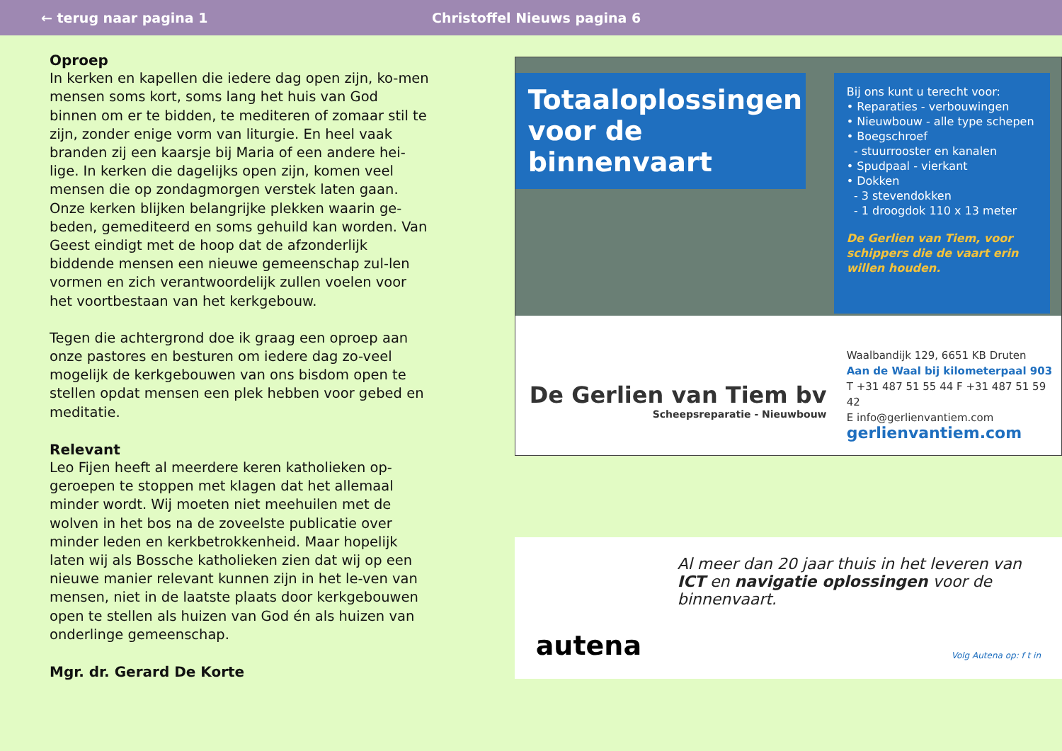← terug naar pagina 1 Christoffel Nieuws pagina 6
Oproep
In kerken en kapellen die iedere dag open zijn, ko-men mensen soms kort, soms lang het huis van God binnen om er te bidden, te mediteren of zomaar stil te zijn, zonder enige vorm van liturgie. En heel vaak branden zij een kaarsje bij Maria of een andere hei-lige. In kerken die dagelijks open zijn, komen veel mensen die op zondagmorgen verstek laten gaan. Onze kerken blijken belangrijke plekken waarin ge-beden, gemediteerd en soms gehuild kan worden. Van Geest eindigt met de hoop dat de afzonderlijk biddende mensen een nieuwe gemeenschap zul-len vormen en zich verantwoordelijk zullen voelen voor het voortbestaan van het kerkgebouw.
Tegen die achtergrond doe ik graag een oproep aan onze pastores en besturen om iedere dag zo-veel mogelijk de kerkgebouwen van ons bisdom open te stellen opdat mensen een plek hebben voor gebed en meditatie.
Relevant
Leo Fijen heeft al meerdere keren katholieken op-geroepen te stoppen met klagen dat het allemaal minder wordt. Wij moeten niet meehuilen met de wolven in het bos na de zoveelste publicatie over minder leden en kerkbetrokkenheid. Maar hopelijk laten wij als Bossche katholieken zien dat wij op een nieuwe manier relevant kunnen zijn in het le-ven van mensen, niet in de laatste plaats door kerkgebouwen open te stellen als huizen van God én als huizen van onderlinge gemeenschap.
Mgr. dr. Gerard De Korte
Totaaloplossingen voor de binnenvaart
Bij ons kunt u terecht voor:
• Reparaties - verbouwingen
• Nieuwbouw - alle type schepen
• Boegschroef
- stuurrooster en kanalen
• Spudpaal - vierkant
• Dokken
- 3 stevendokken
- 1 droogdok 110 x 13 meter
De Gerlien van Tiem, voor schippers die de vaart erin willen houden.
De Gerlien van Tiem bv
Scheepsreparatie - Nieuwbouw
Waalbandijk 129, 6651 KB Druten
Aan de Waal bij kilometerpaal 903
T +31 487 51 55 44 F +31 487 51 59 42
E info@gerlienvantiem.com
gerlienvantiem.com
autena
Al meer dan 20 jaar thuis in het leveren van ICT en navigatie oplossingen voor de binnenvaart.
Volg Autena op: f t in